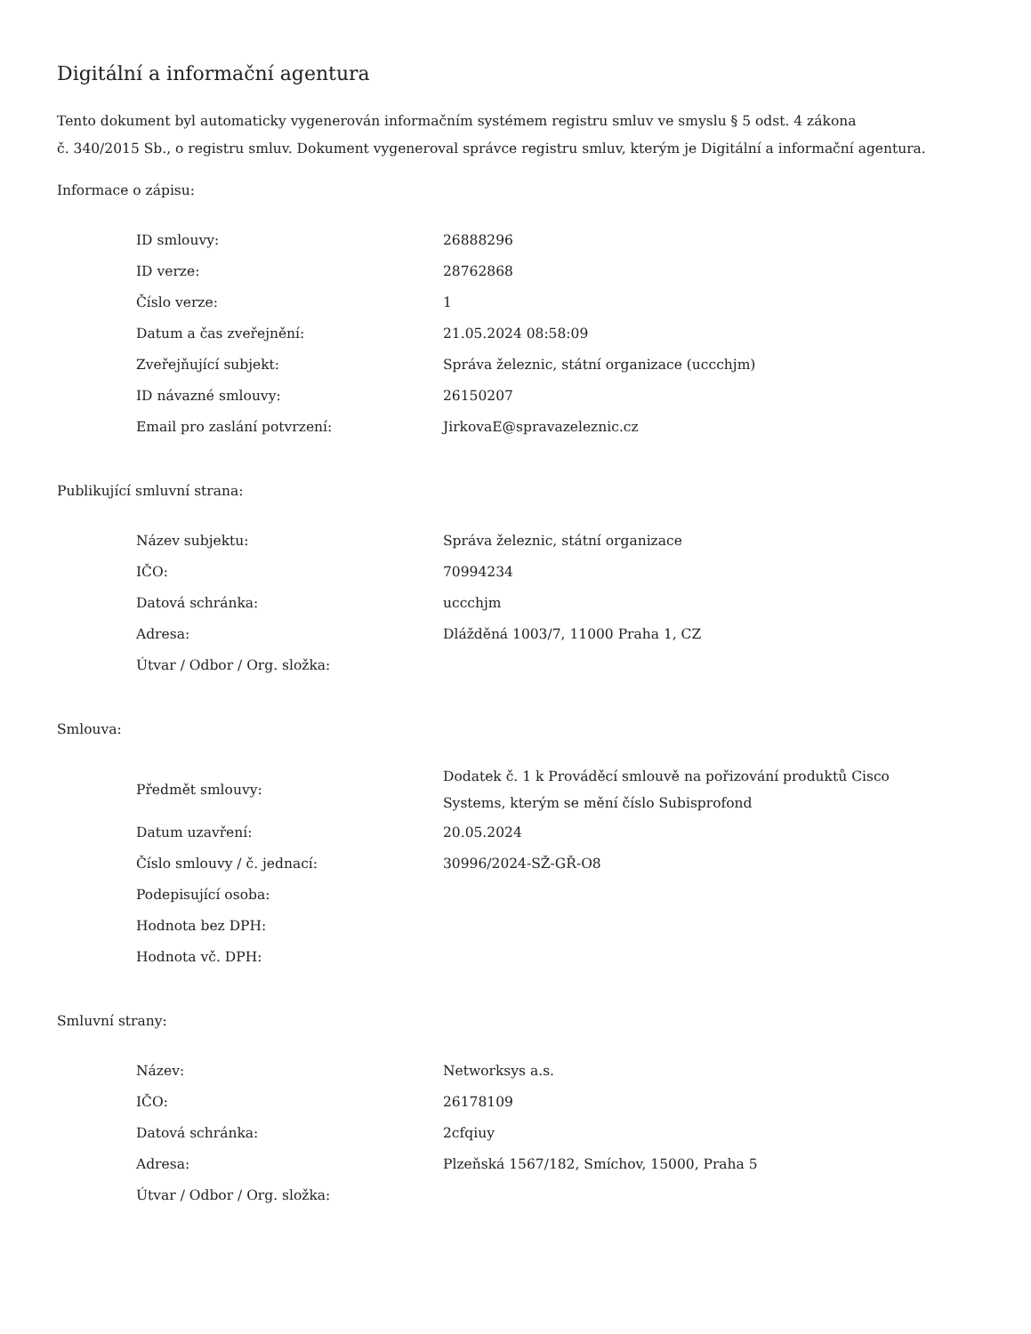Digitální a informační agentura
Tento dokument byl automaticky vygenerován informačním systémem registru smluv ve smyslu § 5 odst. 4 zákona
č. 340/2015 Sb., o registru smluv. Dokument vygeneroval správce registru smluv, kterým je Digitální a informační agentura.
Informace o zápisu:
| ID smlouvy: | 26888296 |
| ID verze: | 28762868 |
| Číslo verze: | 1 |
| Datum a čas zveřejnění: | 21.05.2024 08:58:09 |
| Zveřejňující subjekt: | Správa železnic, státní organizace (uccchjm) |
| ID návazné smlouvy: | 26150207 |
| Email pro zaslání potvrzení: | JirkovaE@spravazeleznic.cz |
Publikující smluvní strana:
| Název subjektu: | Správa železnic, státní organizace |
| IČO: | 70994234 |
| Datová schránka: | uccchjm |
| Adresa: | Dlážděná 1003/7, 11000 Praha 1, CZ |
| Útvar / Odbor / Org. složka: | |
Smlouva:
| Předmět smlouvy: | Dodatek č. 1 k Prováděcí smlouvě na pořizování produktů Cisco Systems, kterým se mění číslo Subisprofond |
| Datum uzavření: | 20.05.2024 |
| Číslo smlouvy / č. jednací: | 30996/2024-SŽ-GŘ-O8 |
| Podepisující osoba: | |
| Hodnota bez DPH: | |
| Hodnota vč. DPH: | |
Smluvní strany:
| Název: | Networksys a.s. |
| IČO: | 26178109 |
| Datová schránka: | 2cfqiuy |
| Adresa: | Plzeňská 1567/182, Smíchov, 15000, Praha 5 |
| Útvar / Odbor / Org. složka: | |